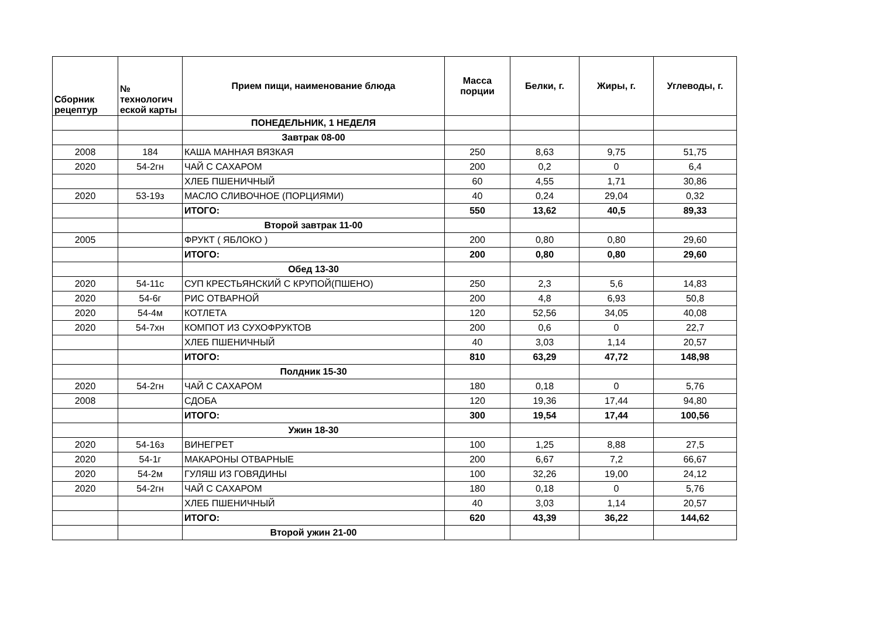| Сборник рецептур | № технологич еской карты | Прием пищи, наименование блюда | Масса порции | Белки, г. | Жиры, г. | Углеводы, г. |
| --- | --- | --- | --- | --- | --- | --- |
| | | ПОНЕДЕЛЬНИК, 1 НЕДЕЛЯ | | | | |
| | | Завтрак 08-00 | | | | |
| 2008 | 184 | КАША МАННАЯ ВЯЗКАЯ | 250 | 8,63 | 9,75 | 51,75 |
| 2020 | 54-2гн | ЧАЙ С САХАРОМ | 200 | 0,2 | 0 | 6,4 |
| | | ХЛЕБ ПШЕНИЧНЫЙ | 60 | 4,55 | 1,71 | 30,86 |
| 2020 | 53-19з | МАСЛО СЛИВОЧНОЕ (ПОРЦИЯМИ) | 40 | 0,24 | 29,04 | 0,32 |
| | | ИТОГО: | 550 | 13,62 | 40,5 | 89,33 |
| | | Второй завтрак 11-00 | | | | |
| 2005 | | ФРУКТ ( ЯБЛОКО ) | 200 | 0,80 | 0,80 | 29,60 |
| | | ИТОГО: | 200 | 0,80 | 0,80 | 29,60 |
| | | Обед 13-30 | | | | |
| 2020 | 54-11с | СУП КРЕСТЬЯНСКИЙ С КРУПОЙ(ПШЕНО) | 250 | 2,3 | 5,6 | 14,83 |
| 2020 | 54-6г | РИС ОТВАРНОЙ | 200 | 4,8 | 6,93 | 50,8 |
| 2020 | 54-4м | КОТЛЕТА | 120 | 52,56 | 34,05 | 40,08 |
| 2020 | 54-7хн | КОМПОТ ИЗ СУХОФРУКТОВ | 200 | 0,6 | 0 | 22,7 |
| | | ХЛЕБ ПШЕНИЧНЫЙ | 40 | 3,03 | 1,14 | 20,57 |
| | | ИТОГО: | 810 | 63,29 | 47,72 | 148,98 |
| | | Полдник 15-30 | | | | |
| 2020 | 54-2гн | ЧАЙ С САХАРОМ | 180 | 0,18 | 0 | 5,76 |
| 2008 | | СДОБА | 120 | 19,36 | 17,44 | 94,80 |
| | | ИТОГО: | 300 | 19,54 | 17,44 | 100,56 |
| | | Ужин 18-30 | | | | |
| 2020 | 54-16з | ВИНЕГРЕТ | 100 | 1,25 | 8,88 | 27,5 |
| 2020 | 54-1г | МАКАРОНЫ ОТВАРНЫЕ | 200 | 6,67 | 7,2 | 66,67 |
| 2020 | 54-2м | ГУЛЯШ ИЗ ГОВЯДИНЫ | 100 | 32,26 | 19,00 | 24,12 |
| 2020 | 54-2гн | ЧАЙ С САХАРОМ | 180 | 0,18 | 0 | 5,76 |
| | | ХЛЕБ ПШЕНИЧНЫЙ | 40 | 3,03 | 1,14 | 20,57 |
| | | ИТОГО: | 620 | 43,39 | 36,22 | 144,62 |
| | | Второй ужин 21-00 | | | | |